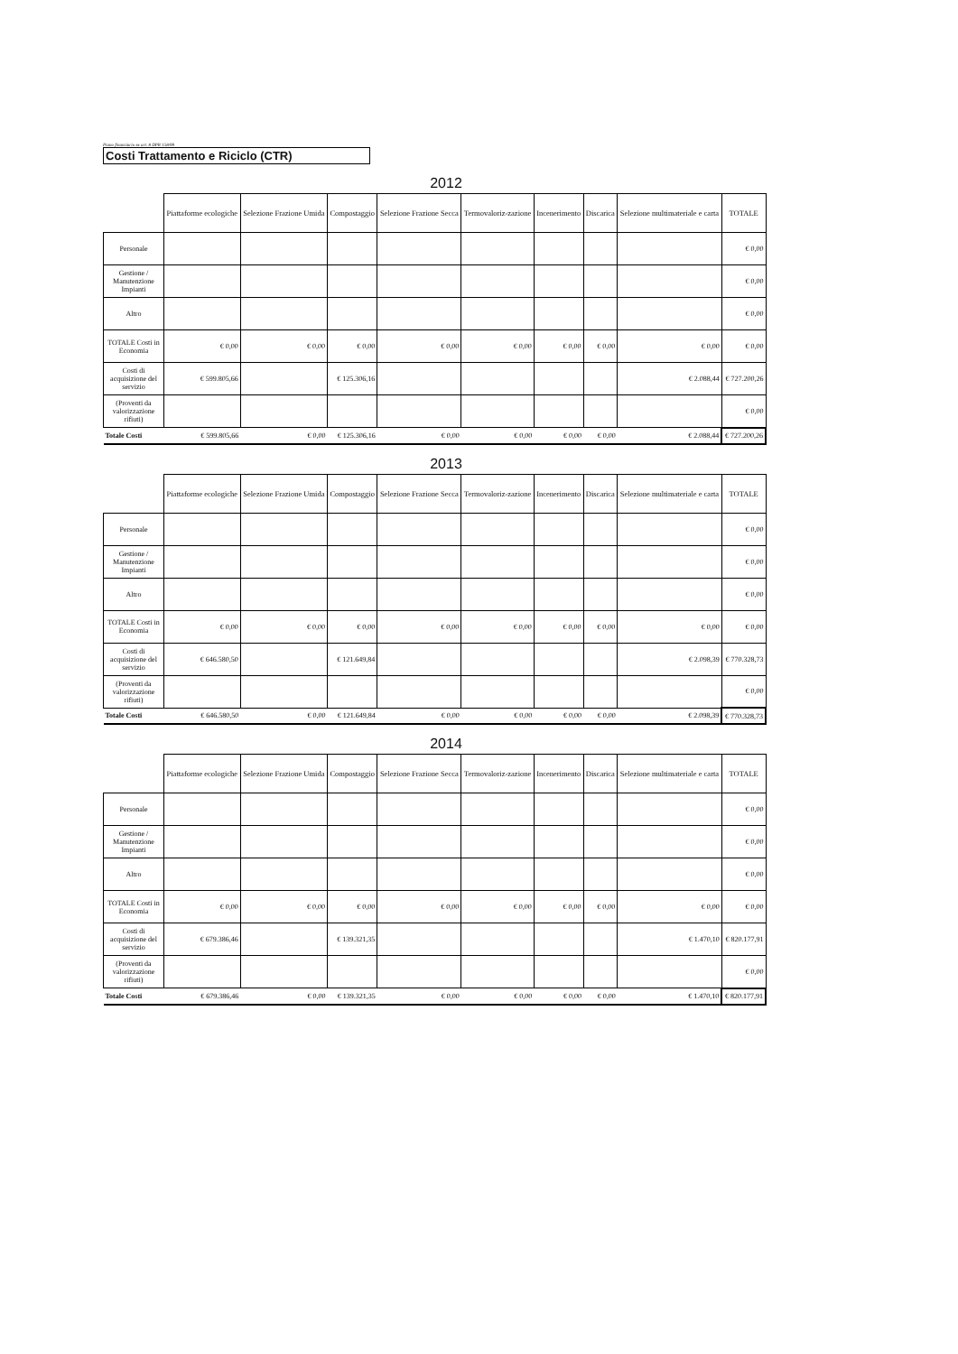Piano finanziario ex art. 8 DPR 158/99
Costi Trattamento e Riciclo (CTR)
2012
| | Piattaforme ecologiche | Selezione Frazione Umida | Compostaggio | Selezione Frazione Secca | Termovaloriz-zazione | Incenerimento | Discarica | Selezione multimateriale e carta | TOTALE |
| Personale | | | | | | | | | € 0,00 |
| Gestione / Manutenzione Impianti | | | | | | | | | € 0,00 |
| Altro | | | | | | | | | € 0,00 |
| TOTALE Costi in Economia | € 0,00 | € 0,00 | € 0,00 | € 0,00 | € 0,00 | € 0,00 | € 0,00 | € 0,00 | € 0,00 |
| Costi di acquisizione del servizio | € 599.805,66 | | € 125.306,16 | | | | | € 2.088,44 | € 727.200,26 |
| (Proventi da valorizzazione rifiuti) | | | | | | | | | € 0,00 |
| Totale Costi | € 599.805,66 | € 0,00 | € 125.306,16 | € 0,00 | € 0,00 | € 0,00 | € 0,00 | € 2.088,44 | € 727.200,26 |
2013
| | Piattaforme ecologiche | Selezione Frazione Umida | Compostaggio | Selezione Frazione Secca | Termovaloriz-zazione | Incenerimento | Discarica | Selezione multimateriale e carta | TOTALE |
| Personale | | | | | | | | | € 0,00 |
| Gestione / Manutenzione Impianti | | | | | | | | | € 0,00 |
| Altro | | | | | | | | | € 0,00 |
| TOTALE Costi in Economia | € 0,00 | € 0,00 | € 0,00 | € 0,00 | € 0,00 | € 0,00 | € 0,00 | € 0,00 | € 0,00 |
| Costi di acquisizione del servizio | € 646.580,50 | | € 121.649,84 | | | | | € 2.098,39 | € 770.328,73 |
| (Proventi da valorizzazione rifiuti) | | | | | | | | | € 0,00 |
| Totale Costi | € 646.580,50 | € 0,00 | € 121.649,84 | € 0,00 | € 0,00 | € 0,00 | € 0,00 | € 2.098,39 | € 770.328,73 |
2014
| | Piattaforme ecologiche | Selezione Frazione Umida | Compostaggio | Selezione Frazione Secca | Termovaloriz-zazione | Incenerimento | Discarica | Selezione multimateriale e carta | TOTALE |
| Personale | | | | | | | | | € 0,00 |
| Gestione / Manutenzione Impianti | | | | | | | | | € 0,00 |
| Altro | | | | | | | | | € 0,00 |
| TOTALE Costi in Economia | € 0,00 | € 0,00 | € 0,00 | € 0,00 | € 0,00 | € 0,00 | € 0,00 | € 0,00 | € 0,00 |
| Costi di acquisizione del servizio | € 679.386,46 | | € 139.321,35 | | | | | € 1.470,10 | € 820.177,91 |
| (Proventi da valorizzazione rifiuti) | | | | | | | | | € 0,00 |
| Totale Costi | € 679.386,46 | € 0,00 | € 139.321,35 | € 0,00 | € 0,00 | € 0,00 | € 0,00 | € 1.470,10 | € 820.177,91 |